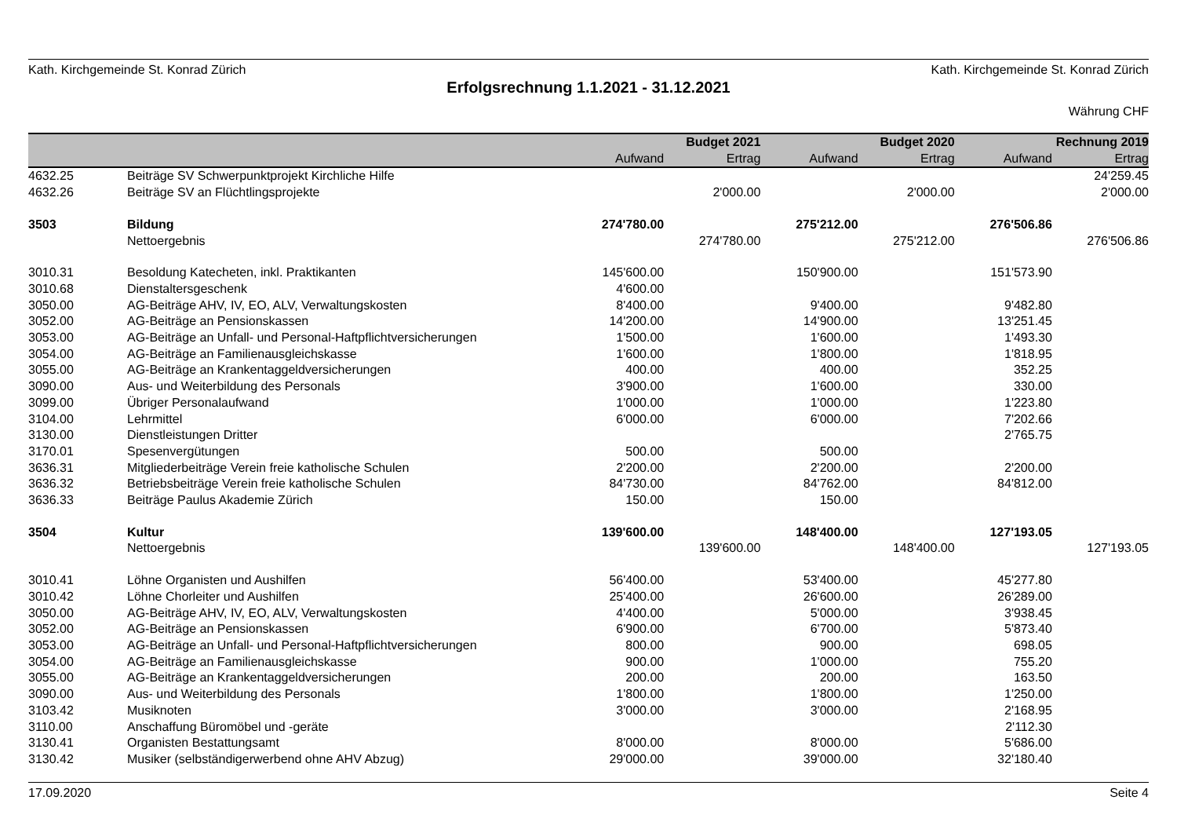Kath. Kirchgemeinde St. Konrad Zürich Kath. Kirchgemeinde St. Konrad Zürich
Erfolgsrechnung 1.1.2021 - 31.12.2021
Währung CHF
| | | Budget 2021 | | Budget 2020 | | Rechnung 2019 | |
| --- | --- | --- | --- | --- | --- | --- | --- |
| | | Aufwand | Ertrag | Aufwand | Ertrag | Aufwand | Ertrag |
| 4632.25 | Beiträge SV Schwerpunktprojekt Kirchliche Hilfe | | | | | | 24'259.45 |
| 4632.26 | Beiträge SV an Flüchtlingsprojekte | | 2'000.00 | | 2'000.00 | | 2'000.00 |
| 3503 | Bildung | 274'780.00 | | 275'212.00 | | 276'506.86 | |
| | Nettoergebnis | | 274'780.00 | | 275'212.00 | | 276'506.86 |
| 3010.31 | Besoldung Katecheten, inkl. Praktikanten | 145'600.00 | | 150'900.00 | | 151'573.90 | |
| 3010.68 | Dienstaltersgeschenk | 4'600.00 | | | | | |
| 3050.00 | AG-Beiträge AHV, IV, EO, ALV, Verwaltungskosten | 8'400.00 | | 9'400.00 | | 9'482.80 | |
| 3052.00 | AG-Beiträge an Pensionskassen | 14'200.00 | | 14'900.00 | | 13'251.45 | |
| 3053.00 | AG-Beiträge an Unfall- und Personal-Haftpflichtversicherungen | 1'500.00 | | 1'600.00 | | 1'493.30 | |
| 3054.00 | AG-Beiträge an Familienausgleichskasse | 1'600.00 | | 1'800.00 | | 1'818.95 | |
| 3055.00 | AG-Beiträge an Krankentaggeldversicherungen | 400.00 | | 400.00 | | 352.25 | |
| 3090.00 | Aus- und Weiterbildung des Personals | 3'900.00 | | 1'600.00 | | 330.00 | |
| 3099.00 | Übriger Personalaufwand | 1'000.00 | | 1'000.00 | | 1'223.80 | |
| 3104.00 | Lehrmittel | 6'000.00 | | 6'000.00 | | 7'202.66 | |
| 3130.00 | Dienstleistungen Dritter | | | | | 2'765.75 | |
| 3170.01 | Spesenvergütungen | 500.00 | | 500.00 | | | |
| 3636.31 | Mitgliederbeiträge Verein freie katholische Schulen | 2'200.00 | | 2'200.00 | | 2'200.00 | |
| 3636.32 | Betriebsbeiträge Verein freie katholische Schulen | 84'730.00 | | 84'762.00 | | 84'812.00 | |
| 3636.33 | Beiträge Paulus Akademie Zürich | 150.00 | | 150.00 | | | |
| 3504 | Kultur | 139'600.00 | | 148'400.00 | | 127'193.05 | |
| | Nettoergebnis | | 139'600.00 | | 148'400.00 | | 127'193.05 |
| 3010.41 | Löhne Organisten und Aushilfen | 56'400.00 | | 53'400.00 | | 45'277.80 | |
| 3010.42 | Löhne Chorleiter und Aushilfen | 25'400.00 | | 26'600.00 | | 26'289.00 | |
| 3050.00 | AG-Beiträge AHV, IV, EO, ALV, Verwaltungskosten | 4'400.00 | | 5'000.00 | | 3'938.45 | |
| 3052.00 | AG-Beiträge an Pensionskassen | 6'900.00 | | 6'700.00 | | 5'873.40 | |
| 3053.00 | AG-Beiträge an Unfall- und Personal-Haftpflichtversicherungen | 800.00 | | 900.00 | | 698.05 | |
| 3054.00 | AG-Beiträge an Familienausgleichskasse | 900.00 | | 1'000.00 | | 755.20 | |
| 3055.00 | AG-Beiträge an Krankentaggeldversicherungen | 200.00 | | 200.00 | | 163.50 | |
| 3090.00 | Aus- und Weiterbildung des Personals | 1'800.00 | | 1'800.00 | | 1'250.00 | |
| 3103.42 | Musiknoten | 3'000.00 | | 3'000.00 | | 2'168.95 | |
| 3110.00 | Anschaffung Büromöbel und -geräte | | | | | 2'112.30 | |
| 3130.41 | Organisten Bestattungsamt | 8'000.00 | | 8'000.00 | | 5'686.00 | |
| 3130.42 | Musiker (selbständigerwerbend ohne AHV Abzug) | 29'000.00 | | 39'000.00 | | 32'180.40 | |
17.09.2020 Seite 4